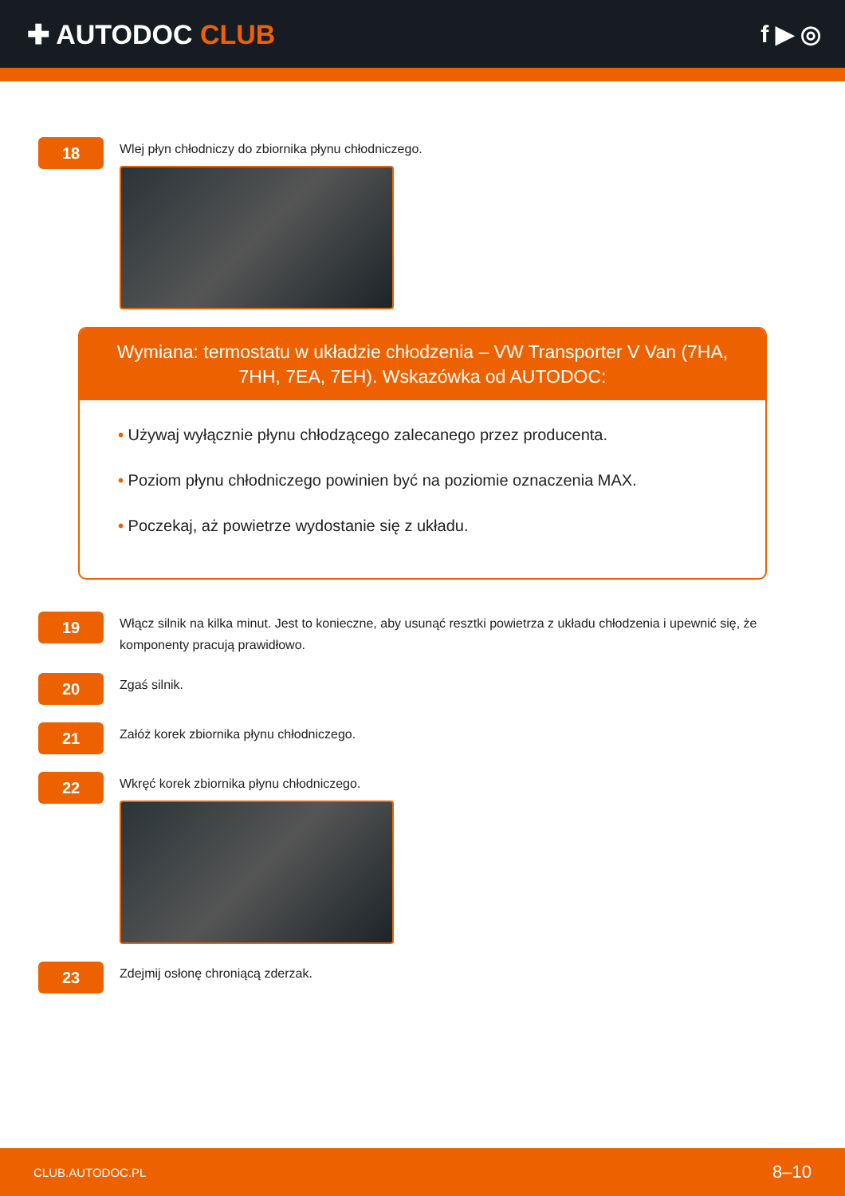✚ AUTODOC CLUB f ▶ ◎
18
Wlej płyn chłodniczy do zbiornika płynu chłodniczego.
Wymiana: termostatu w układzie chłodzenia – VW Transporter V Van (7HA, 7HH, 7EA, 7EH). Wskazówka od AUTODOC:
• Używaj wyłącznie płynu chłodzącego zalecanego przez producenta.
• Poziom płynu chłodniczego powinien być na poziomie oznaczenia MAX.
• Poczekaj, aż powietrze wydostanie się z układu.
19
Włącz silnik na kilka minut. Jest to konieczne, aby usunąć resztki powietrza z układu chłodzenia i upewnić się, że komponenty pracują prawidłowo.
20
Zgaś silnik.
21
Załóż korek zbiornika płynu chłodniczego.
22
Wkręć korek zbiornika płynu chłodniczego.
23
Zdejmij osłonę chroniącą zderzak.
CLUB.AUTODOC.PL 8–10